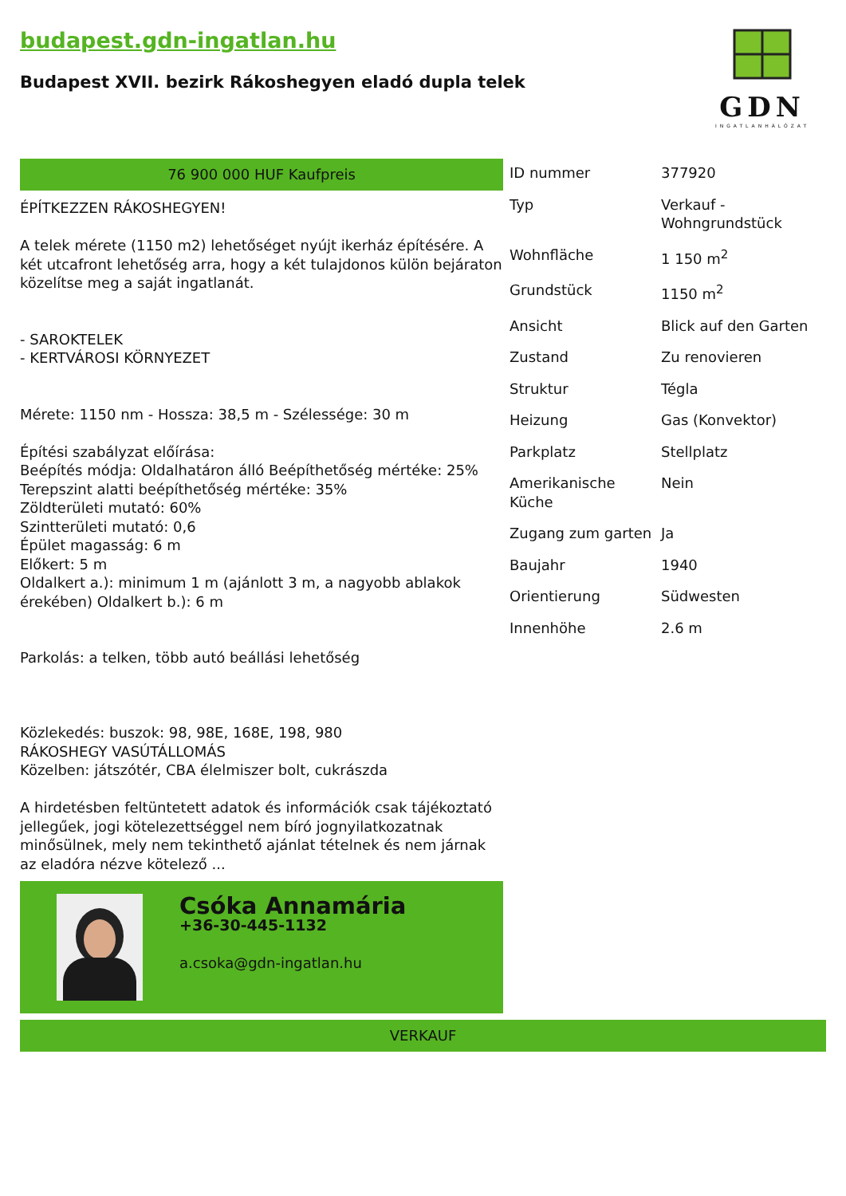budapest.gdn-ingatlan.hu
Budapest XVII. bezirk Rákoshegyen eladó dupla telek
GDN
INGATLANHÁLÓZAT
76 900 000 HUF Kaufpreis
ÉPÍTKEZZEN RÁKOSHEGYEN!
A telek mérete (1150 m2) lehetőséget nyújt ikerház építésére. A két utcafront lehetőség arra, hogy a két tulajdonos külön bejáraton közelítse meg a saját ingatlanát.
- SAROKTELEK
- KERTVÁROSI KÖRNYEZET
Mérete: 1150 nm - Hossza: 38,5 m - Szélessége: 30 m
Építési szabályzat előírása:
Beépítés módja: Oldalhatáron álló Beépíthetőség mértéke: 25%
Terepszint alatti beépíthetőség mértéke: 35%
Zöldterületi mutató: 60%
Szintterületi mutató: 0,6
Épület magasság: 6 m
Előkert: 5 m
Oldalkert a.): minimum 1 m (ajánlott 3 m, a nagyobb ablakok érekében) Oldalkert b.): 6 m
Parkolás: a telken, több autó beállási lehetőség
Közlekedés: buszok: 98, 98E, 168E, 198, 980
RÁKOSHEGY VASÚTÁLLOMÁS
Közelben: játszótér, CBA élelmiszer bolt, cukrászda
A hirdetésben feltüntetett adatok és információk csak tájékoztató jellegűek, jogi kötelezettséggel nem bíró jognyilatkozatnak minősülnek, mely nem tekinthető ajánlat tételnek és nem járnak az eladóra nézve kötelező ...
Csóka Annamária
+36-30-445-1132
a.csoka@gdn-ingatlan.hu
| ID nummer | 377920 |
| Typ | Verkauf - Wohngrundstück |
| Wohnfläche | 1 150 m<sup>2</sup> |
| Grundstück | 1150 m<sup>2</sup> |
| Ansicht | Blick auf den Garten |
| Zustand | Zu renovieren |
| Struktur | Tégla |
| Heizung | Gas (Konvektor) |
| Parkplatz | Stellplatz |
| Amerikanische Küche | Nein |
| Zugang zum garten | Ja |
| Baujahr | 1940 |
| Orientierung | Südwesten |
| Innenhöhe | 2.6 m |
VERKAUF